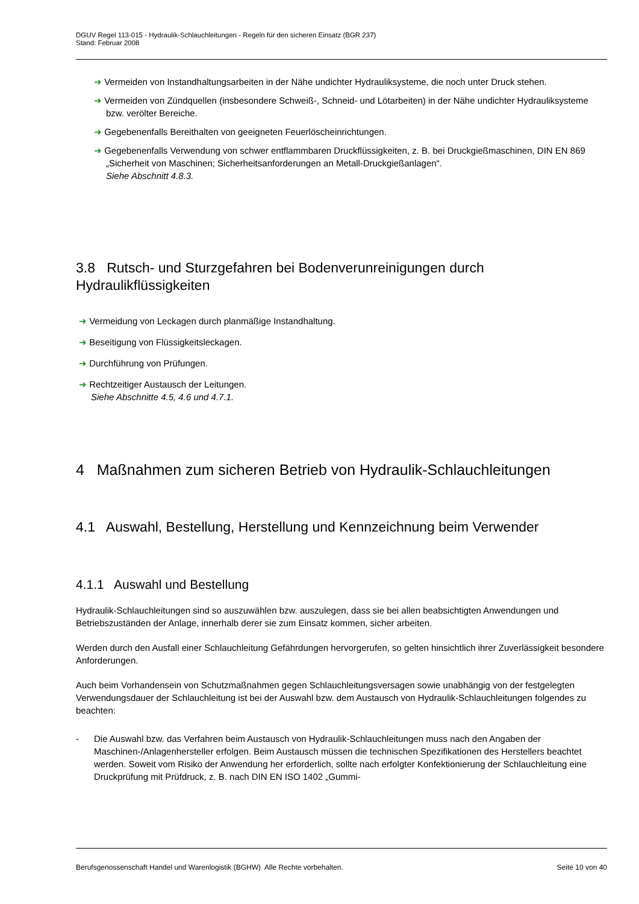DGUV Regel 113-015 - Hydraulik-Schlauchleitungen - Regeln für den sicheren Einsatz (BGR 237)
Stand: Februar 2008
➜ Vermeiden von Instandhaltungsarbeiten in der Nähe undichter Hydrauliksysteme, die noch unter Druck stehen.
➜ Vermeiden von Zündquellen (insbesondere Schweiß-, Schneid- und Lötarbeiten) in der Nähe undichter Hydrauliksysteme bzw. verölter Bereiche.
➜ Gegebenenfalls Bereithalten von geeigneten Feuerlöscheinrichtungen.
➜ Gegebenenfalls Verwendung von schwer entflammbaren Druckflüssigkeiten, z. B. bei Druckgießmaschinen, DIN EN 869 „Sicherheit von Maschinen; Sicherheitsanforderungen an Metall-Druckgießanlagen“.
Siehe Abschnitt 4.8.3.
3.8 Rutsch- und Sturzgefahren bei Bodenverunreinigungen durch Hydraulikflüssigkeiten
➜ Vermeidung von Leckagen durch planmäßige Instandhaltung.
➜ Beseitigung von Flüssigkeitsleckagen.
➜ Durchführung von Prüfungen.
➜ Rechtzeitiger Austausch der Leitungen.
Siehe Abschnitte 4.5, 4.6 und 4.7.1.
4 Maßnahmen zum sicheren Betrieb von Hydraulik-Schlauchleitungen
4.1 Auswahl, Bestellung, Herstellung und Kennzeichnung beim Verwender
4.1.1 Auswahl und Bestellung
Hydraulik-Schlauchleitungen sind so auszuwählen bzw. auszulegen, dass sie bei allen beabsichtigten Anwendungen und Betriebszuständen der Anlage, innerhalb derer sie zum Einsatz kommen, sicher arbeiten.
Werden durch den Ausfall einer Schlauchleitung Gefährdungen hervorgerufen, so gelten hinsichtlich ihrer Zuverlässigkeit besondere Anforderungen.
Auch beim Vorhandensein von Schutzmaßnahmen gegen Schlauchleitungsversagen sowie unabhängig von der festgelegten Verwendungsdauer der Schlauchleitung ist bei der Auswahl bzw. dem Austausch von Hydraulik-Schlauchleitungen folgendes zu beachten:
- Die Auswahl bzw. das Verfahren beim Austausch von Hydraulik-Schlauchleitungen muss nach den Angaben der Maschinen-/Anlagenhersteller erfolgen. Beim Austausch müssen die technischen Spezifikationen des Herstellers beachtet werden. Soweit vom Risiko der Anwendung her erforderlich, sollte nach erfolgter Konfektionierung der Schlauchleitung eine Druckprüfung mit Prüfdruck, z. B. nach DIN EN ISO 1402 „Gummi-
Berufsgenossenschaft Handel und Warenlogistik (BGHW) Alle Rechte vorbehalten. Seite 10 von 40